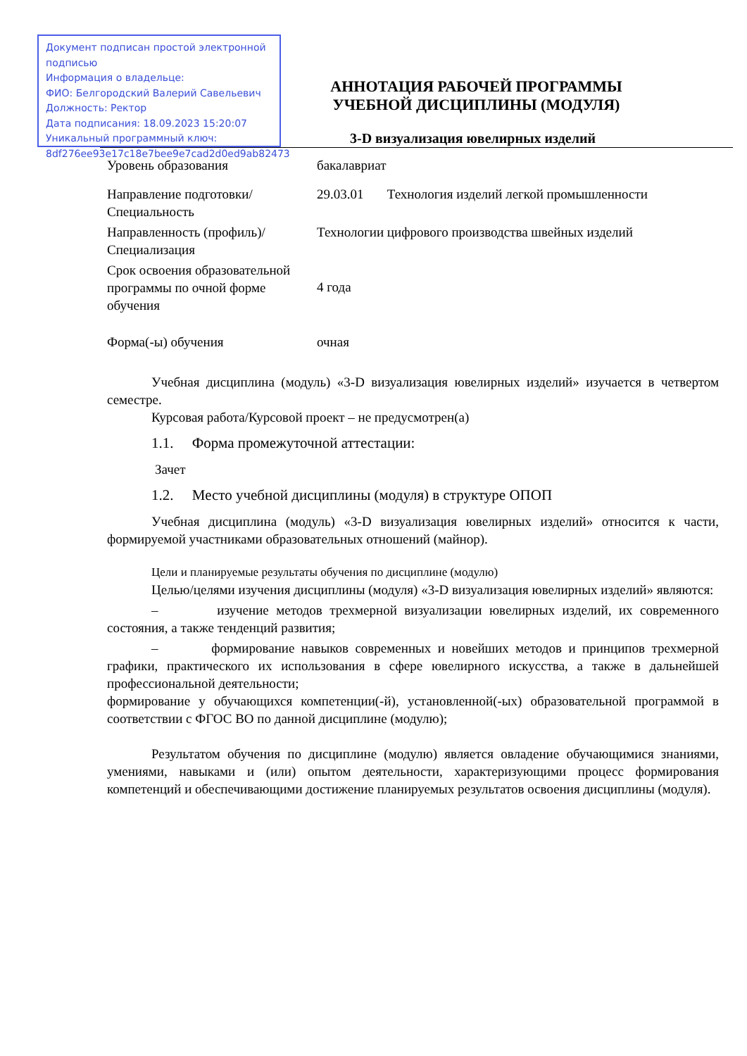Документ подписан простой электронной подписью
Информация о владельце:
ФИО: Белгородский Валерий Савельевич
Должность: Ректор
Дата подписания: 18.09.2023 15:20:07
Уникальный программный ключ:
8df276ee93e17c18e7bee9e7cad2d0ed9ab82473
АННОТАЦИЯ РАБОЧЕЙ ПРОГРАММЫ
УЧЕБНОЙ ДИСЦИПЛИНЫ (МОДУЛЯ)
3-D визуализация ювелирных изделий
| Уровень образования | бакалавриат |
| Направление подготовки/Специальность | 29.03.01 Технология изделий легкой промышленности |
| Направленность (профиль)/Специализация | Технологии цифрового производства швейных изделий |
| Срок освоения образовательной программы по очной форме обучения | 4 года |
| Форма(-ы) обучения | очная |
Учебная дисциплина (модуль) «3-D визуализация ювелирных изделий» изучается в четвертом семестре.
Курсовая работа/Курсовой проект – не предусмотрен(а)
1.1. Форма промежуточной аттестации:
Зачет
1.2. Место учебной дисциплины (модуля) в структуре ОПОП
Учебная дисциплина (модуль) «3-D визуализация ювелирных изделий» относится к части, формируемой участниками образовательных отношений (майнор).
Цели и планируемые результаты обучения по дисциплине (модулю)
Целью/целями изучения дисциплины (модуля) «3-D визуализация ювелирных изделий» являются:
– изучение методов трехмерной визуализации ювелирных изделий, их современного состояния, а также тенденций развития;
– формирование навыков современных и новейших методов и принципов трехмерной графики, практического их использования в сфере ювелирного искусства, а также в дальнейшей профессиональной деятельности;
формирование у обучающихся компетенции(-й), установленной(-ых) образовательной программой в соответствии с ФГОС ВО по данной дисциплине (модулю);
Результатом обучения по дисциплине (модулю) является овладение обучающимися знаниями, умениями, навыками и (или) опытом деятельности, характеризующими процесс формирования компетенций и обеспечивающими достижение планируемых результатов освоения дисциплины (модуля).